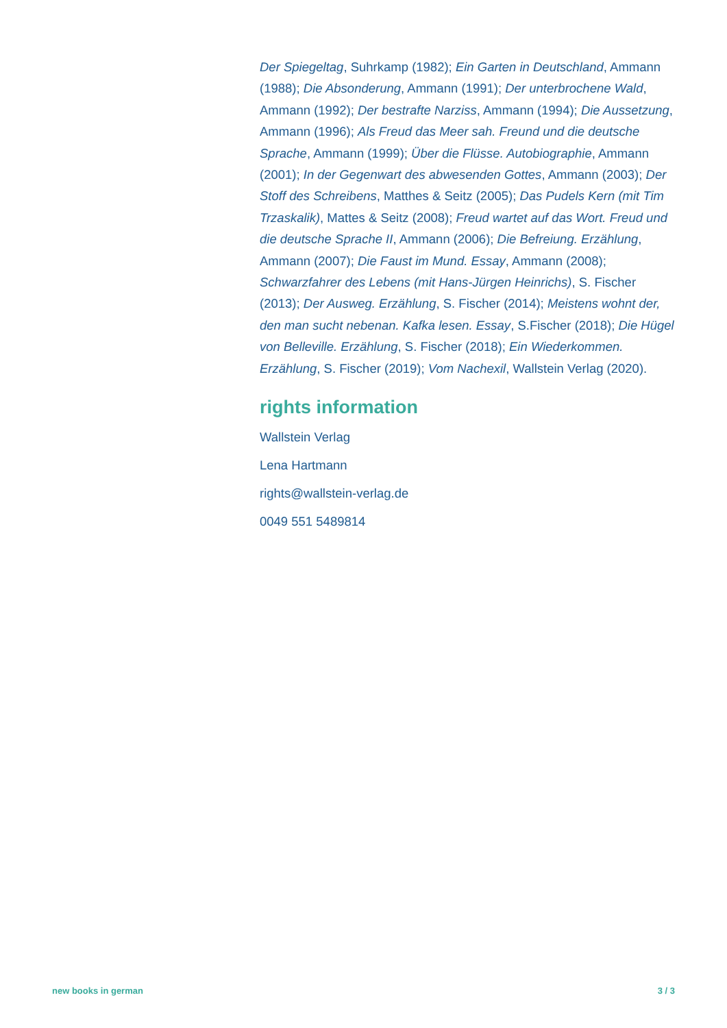Der Spiegeltag, Suhrkamp (1982); Ein Garten in Deutschland, Ammann (1988); Die Absonderung, Ammann (1991); Der unterbrochene Wald, Ammann (1992); Der bestrafte Narziss, Ammann (1994); Die Aussetzung, Ammann (1996); Als Freud das Meer sah. Freund und die deutsche Sprache, Ammann (1999); Über die Flüsse. Autobiographie, Ammann (2001); In der Gegenwart des abwesenden Gottes, Ammann (2003); Der Stoff des Schreibens, Matthes & Seitz (2005); Das Pudels Kern (mit Tim Trzaskalik), Mattes & Seitz (2008); Freud wartet auf das Wort. Freud und die deutsche Sprache II, Ammann (2006); Die Befreiung. Erzählung, Ammann (2007); Die Faust im Mund. Essay, Ammann (2008); Schwarzfahrer des Lebens (mit Hans-Jürgen Heinrichs), S. Fischer (2013); Der Ausweg. Erzählung, S. Fischer (2014); Meistens wohnt der, den man sucht nebenan. Kafka lesen. Essay, S.Fischer (2018); Die Hügel von Belleville. Erzählung, S. Fischer (2018); Ein Wiederkommen. Erzählung, S. Fischer (2019); Vom Nachexil, Wallstein Verlag (2020).
rights information
Wallstein Verlag
Lena Hartmann
rights@wallstein-verlag.de
0049 551 5489814
new books in german 3 / 3